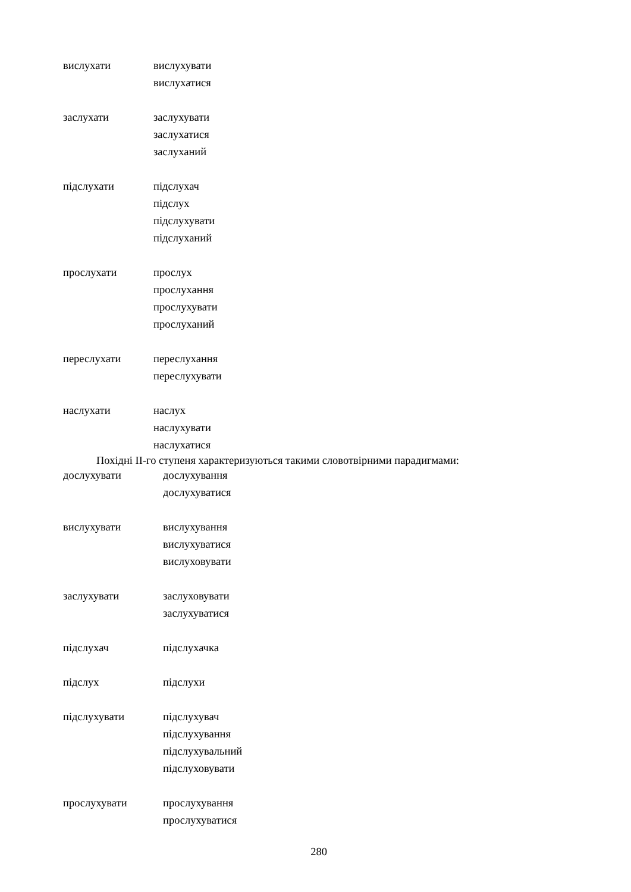вислухати вислухувати
вислухатися
заслухати заслухувати
заслухатися
заслуханий
підслухати підслухач
підслух
підслухувати
підслуханий
прослухати прослух
прослухання
прослухувати
прослуханий
переслухати переслухання
переслухувати
наслухати наслух
наслухувати
наслухатися
Похідні ІІ-го ступеня характеризуються такими словотвірними парадигмами:
дослухувати дослухування
дослухуватися
вислухувати вислухування
вислухуватися
вислуховувати
заслухувати заслуховувати
заслухуватися
підслухач підслухачка
підслух підслухи
підслухувати підслухувач
підслухування
підслухувальний
підслуховувати
прослухувати прослухування
прослухуватися
280